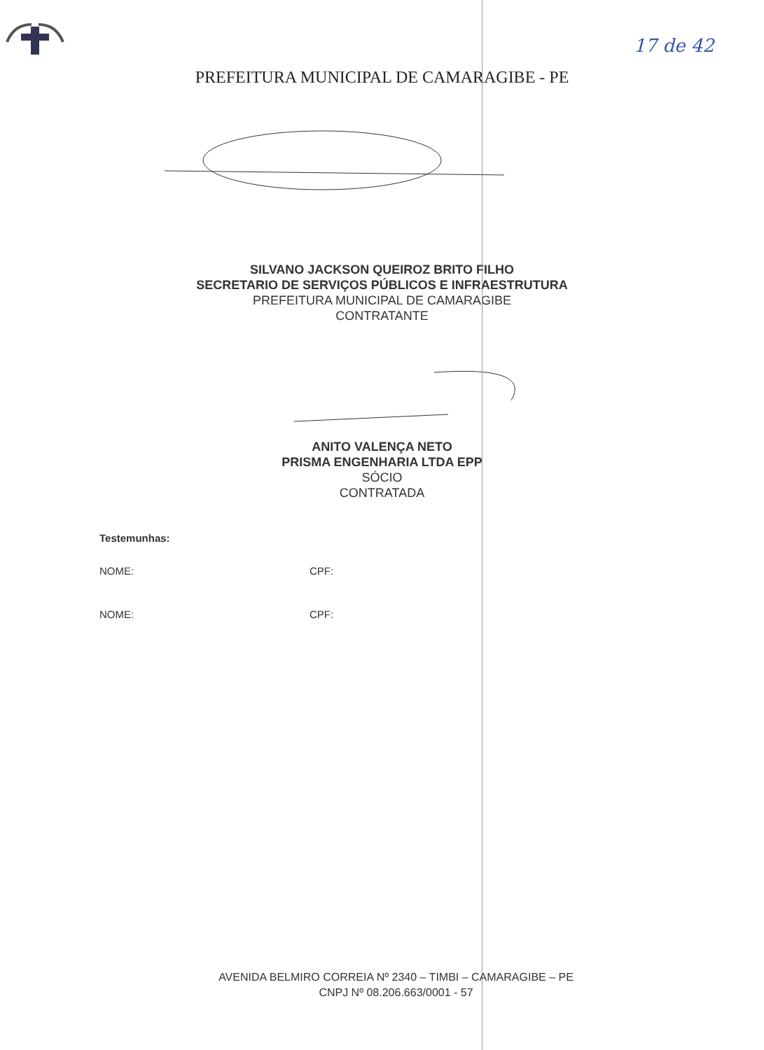17 de 42
PREFEITURA MUNICIPAL DE CAMARAGIBE - PE
SILVANO JACKSON QUEIROZ BRITO FILHO
SECRETARIO DE SERVIÇOS PÚBLICOS E INFRAESTRUTURA
PREFEITURA MUNICIPAL DE CAMARAGIBE
CONTRATANTE
ANITO VALENÇA NETO
PRISMA ENGENHARIA LTDA EPP
SÓCIO
CONTRATADA
Testemunhas:
NOME: CPF:
NOME: CPF:
AVENIDA BELMIRO CORREIA Nº 2340 – TIMBI – CAMARAGIBE – PE
CNPJ Nº 08.206.663/0001 - 57